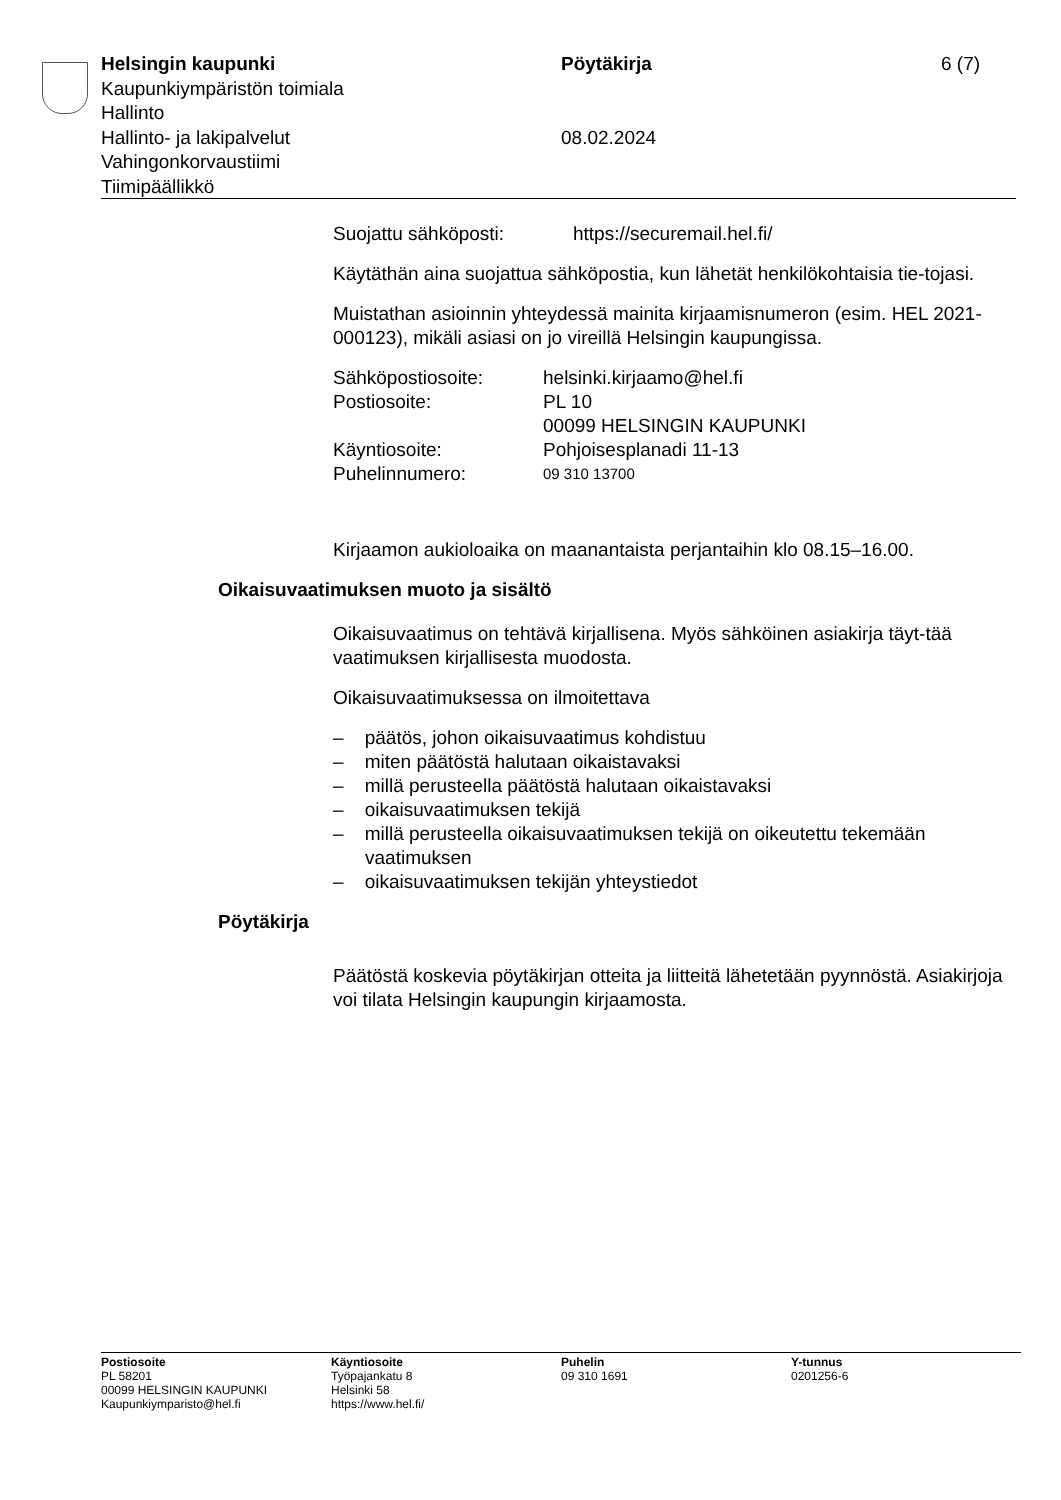Helsingin kaupunki Pöytäkirja 6 (7)
Kaupunkiympäristön toimiala
Hallinto
Hallinto- ja lakipalvelut 08.02.2024
Vahingonkorvaustiimi
Tiimipäällikkö
Suojattu sähköposti: https://securemail.hel.fi/
Käytäthän aina suojattua sähköpostia, kun lähetät henkilökohtaisia tie-tojasi.
Muistathan asioinnin yhteydessä mainita kirjaamisnumeron (esim. HEL 2021-000123), mikäli asiasi on jo vireillä Helsingin kaupungissa.
Sähköpostiosoite: helsinki.kirjaamo@hel.fi
Postiosoite: PL 10
00099 HELSINGIN KAUPUNKI
Käyntiosoite: Pohjoisesplanadi 11-13
Puhelinnumero: 09 310 13700
Kirjaamon aukioloaika on maanantaista perjantaihin klo 08.15–16.00.
Oikaisuvaatimuksen muoto ja sisältö
Oikaisuvaatimus on tehtävä kirjallisena. Myös sähköinen asiakirja täyt-tää vaatimuksen kirjallisesta muodosta.
Oikaisuvaatimuksessa on ilmoitettava
– päätös, johon oikaisuvaatimus kohdistuu
– miten päätöstä halutaan oikaistavaksi
– millä perusteella päätöstä halutaan oikaistavaksi
– oikaisuvaatimuksen tekijä
– millä perusteella oikaisuvaatimuksen tekijä on oikeutettu tekemään vaatimuksen
– oikaisuvaatimuksen tekijän yhteystiedot
Pöytäkirja
Päätöstä koskevia pöytäkirjan otteita ja liitteitä lähetetään pyynnöstä. Asiakirjoja voi tilata Helsingin kaupungin kirjaamosta.
Postiosoite
PL 58201
00099 HELSINGIN KAUPUNKI
Kaupunkiymparisto@hel.fi
Käyntiosoite
Työpajankatu 8
Helsinki 58
https://www.hel.fi/
Puhelin
09 310 1691
Y-tunnus
0201256-6